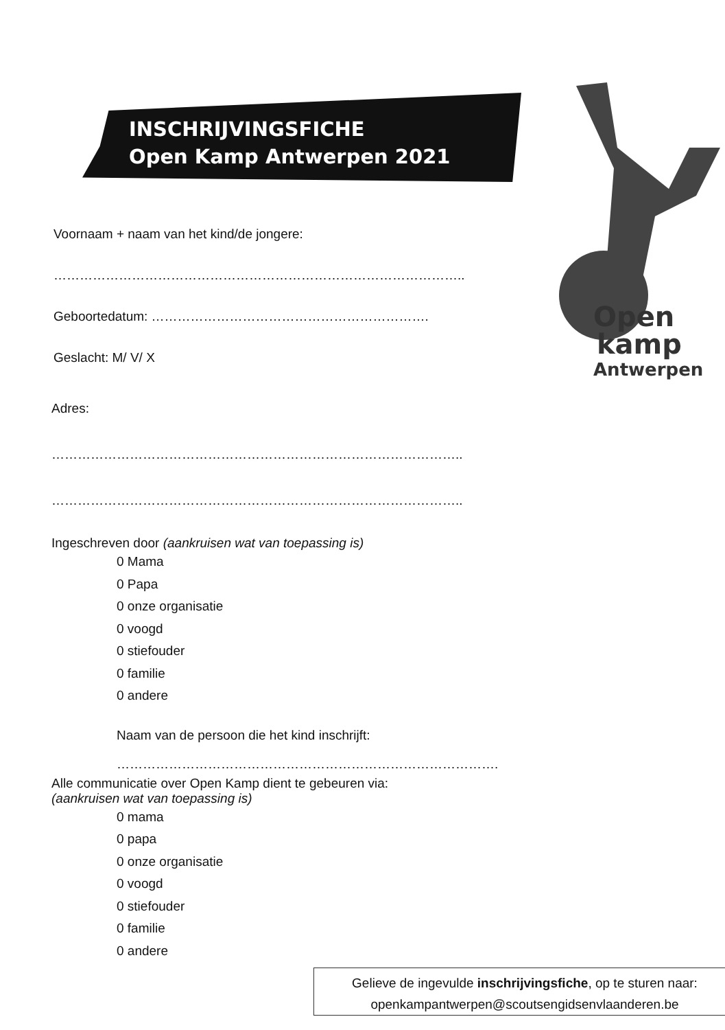INSCHRIJVINGSFICHE
Open Kamp Antwerpen 2021
Open
kamp
Antwerpen
Voornaam + naam van het kind/de jongere:
…………………………………………………………………………………..
Geboortedatum: ……………………………………………………….
Geslacht: M/ V/ X
Adres:
…………………………………………………………………………………..
…………………………………………………………………………………..
Ingeschreven door (aankruisen wat van toepassing is)
0 Mama
0 Papa
0 onze organisatie
0 voogd
0 stiefouder
0 familie
0 andere
Naam van de persoon die het kind inschrijft:
…………………………………………………………………………….
Alle communicatie over Open Kamp dient te gebeuren via:
(aankruisen wat van toepassing is)
0 mama
0 papa
0 onze organisatie
0 voogd
0 stiefouder
0 familie
0 andere
Gelieve de ingevulde inschrijvingsfiche, op te sturen naar:
openkampantwerpen@scoutsengidsenvlaanderen.be